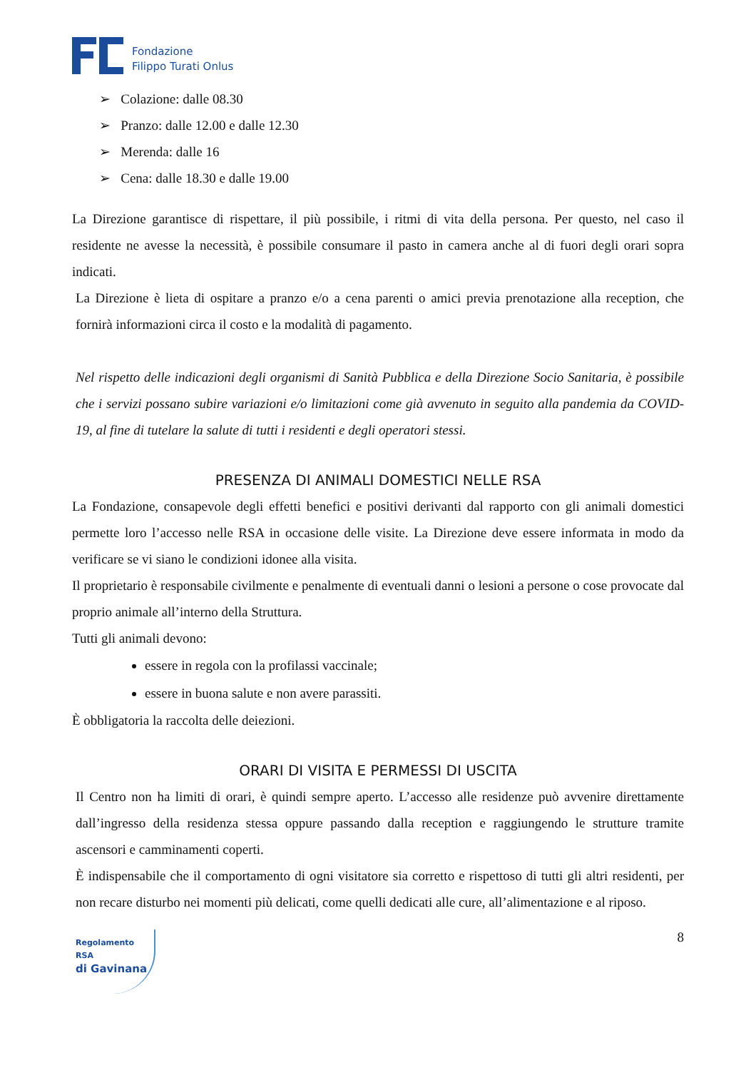Fondazione
Filippo Turati Onlus
➢ Colazione: dalle 08.30
➢ Pranzo: dalle 12.00 e dalle 12.30
➢ Merenda: dalle 16
➢ Cena: dalle 18.30 e dalle 19.00
La Direzione garantisce di rispettare, il più possibile, i ritmi di vita della persona. Per questo, nel caso il residente ne avesse la necessità, è possibile consumare il pasto in camera anche al di fuori degli orari sopra indicati.
La Direzione è lieta di ospitare a pranzo e/o a cena parenti o amici previa prenotazione alla reception, che fornirà informazioni circa il costo e la modalità di pagamento.
Nel rispetto delle indicazioni degli organismi di Sanità Pubblica e della Direzione Socio Sanitaria, è possibile che i servizi possano subire variazioni e/o limitazioni come già avvenuto in seguito alla pandemia da COVID-19, al fine di tutelare la salute di tutti i residenti e degli operatori stessi.
PRESENZA DI ANIMALI DOMESTICI NELLE RSA
La Fondazione, consapevole degli effetti benefici e positivi derivanti dal rapporto con gli animali domestici permette loro l’accesso nelle RSA in occasione delle visite. La Direzione deve essere informata in modo da verificare se vi siano le condizioni idonee alla visita.
Il proprietario è responsabile civilmente e penalmente di eventuali danni o lesioni a persone o cose provocate dal proprio animale all’interno della Struttura.
Tutti gli animali devono:
essere in regola con la profilassi vaccinale;
essere in buona salute e non avere parassiti.
È obbligatoria la raccolta delle deiezioni.
ORARI DI VISITA E PERMESSI DI USCITA
Il Centro non ha limiti di orari, è quindi sempre aperto. L’accesso alle residenze può avvenire direttamente dall’ingresso della residenza stessa oppure passando dalla reception e raggiungendo le strutture tramite ascensori e camminamenti coperti.
È indispensabile che il comportamento di ogni visitatore sia corretto e rispettoso di tutti gli altri residenti, per non recare disturbo nei momenti più delicati, come quelli dedicati alle cure, all’alimentazione e al riposo.
Regolamento RSA
di Gavinana
8